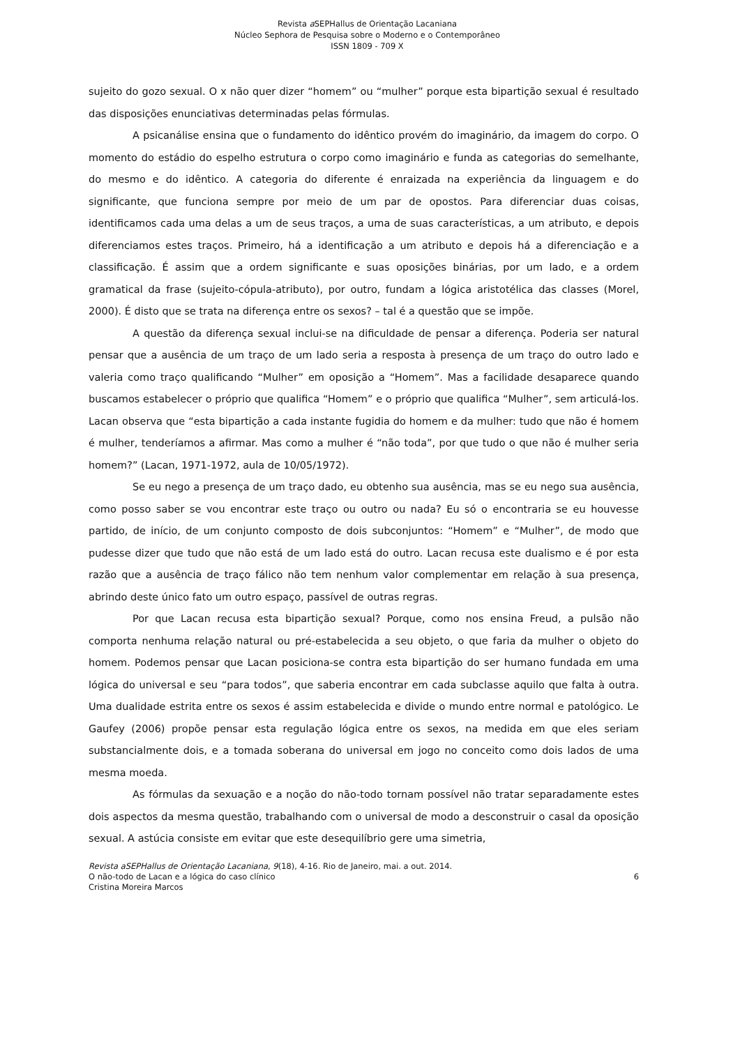Revista a SEPHallus de Orientação Lacaniana
Núcleo Sephora de Pesquisa sobre o Moderno e o Contemporâneo
ISSN 1809 - 709 X
sujeito do gozo sexual. O x não quer dizer “homem” ou “mulher” porque esta bipartição sexual é resultado das disposições enunciativas determinadas pelas fórmulas.
A psicanálise ensina que o fundamento do idêntico provém do imaginário, da imagem do corpo. O momento do estádio do espelho estrutura o corpo como imaginário e funda as categorias do semelhante, do mesmo e do idêntico. A categoria do diferente é enraizada na experiência da linguagem e do significante, que funciona sempre por meio de um par de opostos. Para diferenciar duas coisas, identificamos cada uma delas a um de seus traços, a uma de suas características, a um atributo, e depois diferenciamos estes traços. Primeiro, há a identificação a um atributo e depois há a diferenciação e a classificação. É assim que a ordem significante e suas oposições binárias, por um lado, e a ordem gramatical da frase (sujeito-cópula-atributo), por outro, fundam a lógica aristotélica das classes (Morel, 2000). É disto que se trata na diferença entre os sexos? – tal é a questão que se impõe.
A questão da diferença sexual inclui-se na dificuldade de pensar a diferença. Poderia ser natural pensar que a ausência de um traço de um lado seria a resposta à presença de um traço do outro lado e valeria como traço qualificando “Mulher” em oposição a “Homem”. Mas a facilidade desaparece quando buscamos estabelecer o próprio que qualifica “Homem” e o próprio que qualifica “Mulher”, sem articulá-los. Lacan observa que “esta bipartição a cada instante fugidia do homem e da mulher: tudo que não é homem é mulher, tenderíamos a afirmar. Mas como a mulher é “não toda”, por que tudo o que não é mulher seria homem?” (Lacan, 1971-1972, aula de 10/05/1972).
Se eu nego a presença de um traço dado, eu obtenho sua ausência, mas se eu nego sua ausência, como posso saber se vou encontrar este traço ou outro ou nada? Eu só o encontraria se eu houvesse partido, de início, de um conjunto composto de dois subconjuntos: “Homem” e “Mulher”, de modo que pudesse dizer que tudo que não está de um lado está do outro. Lacan recusa este dualismo e é por esta razão que a ausência de traço fálico não tem nenhum valor complementar em relação à sua presença, abrindo deste único fato um outro espaço, passível de outras regras.
Por que Lacan recusa esta bipartição sexual? Porque, como nos ensina Freud, a pulsão não comporta nenhuma relação natural ou pré-estabelecida a seu objeto, o que faria da mulher o objeto do homem. Podemos pensar que Lacan posiciona-se contra esta bipartição do ser humano fundada em uma lógica do universal e seu “para todos”, que saberia encontrar em cada subclasse aquilo que falta à outra. Uma dualidade estrita entre os sexos é assim estabelecida e divide o mundo entre normal e patológico. Le Gaufey (2006) propõe pensar esta regulação lógica entre os sexos, na medida em que eles seriam substancialmente dois, e a tomada soberana do universal em jogo no conceito como dois lados de uma mesma moeda.
As fórmulas da sexuação e a noção do não-todo tornam possível não tratar separadamente estes dois aspectos da mesma questão, trabalhando com o universal de modo a desconstruir o casal da oposição sexual. A astúcia consiste em evitar que este desequilíbrio gere uma simetria,
Revista aSEPHallus de Orientação Lacaniana, 9(18), 4-16. Rio de Janeiro, mai. a out. 2014.
O não-todo de Lacan e a lógica do caso clínico 6
Cristina Moreira Marcos